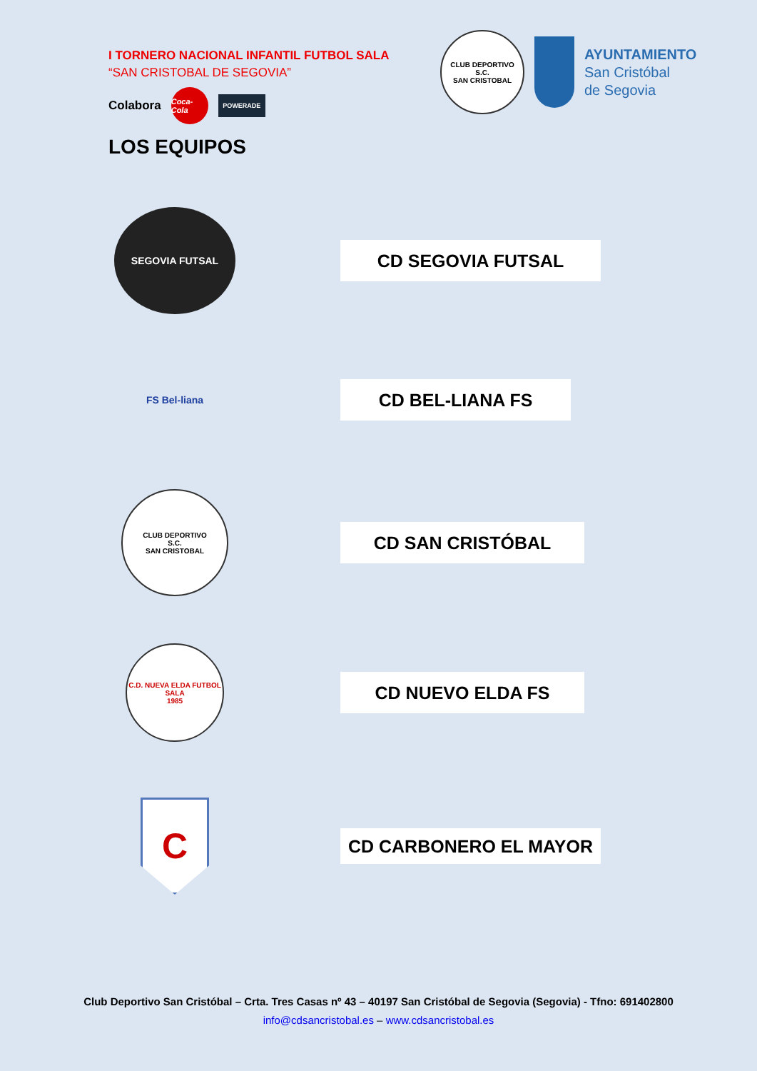I TORNERO NACIONAL INFANTIL FUTBOL SALA
“SAN CRISTOBAL DE SEGOVIA”
Colabora
Coca-Cola
POWERADE
CLUB DEPORTIVO
S.C.
SAN CRISTOBAL
AYUNTAMIENTO
San Cristóbal
de Segovia
LOS EQUIPOS
SEGOVIA FUTSAL
CD SEGOVIA FUTSAL
FS Bel-liana
CD BEL-LIANA FS
CLUB DEPORTIVO
S.C.
SAN CRISTOBAL
CD SAN CRISTÓBAL
C.D. NUEVA ELDA FUTBOL SALA
1985
CD NUEVO ELDA FS
C
CD CARBONERO EL MAYOR
Club Deportivo San Cristóbal – Crta. Tres Casas nº 43 – 40197 San Cristóbal de Segovia (Segovia) - Tfno: 691402800
info@cdsancristobal.es – www.cdsancristobal.es